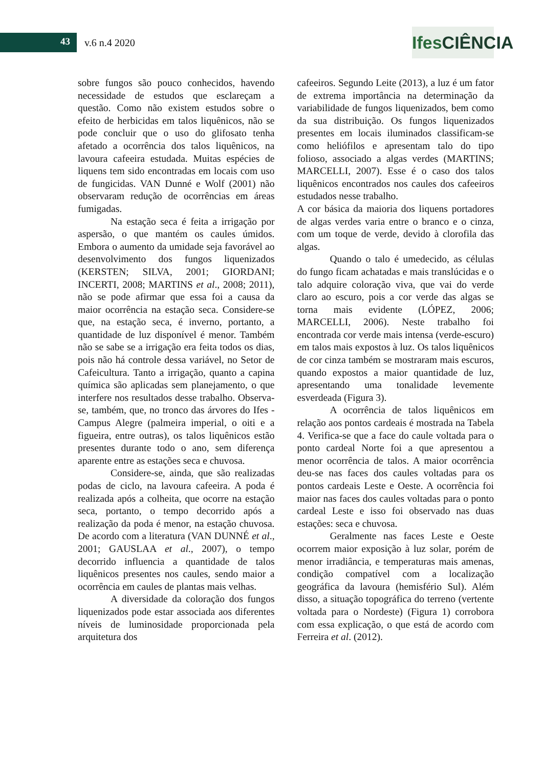43 v.6 n.4 2020
IfesCIÊNCIA
sobre fungos são pouco conhecidos, havendo necessidade de estudos que esclareçam a questão. Como não existem estudos sobre o efeito de herbicidas em talos liquênicos, não se pode concluir que o uso do glifosato tenha afetado a ocorrência dos talos liquênicos, na lavoura cafeeira estudada. Muitas espécies de liquens tem sido encontradas em locais com uso de fungicidas. VAN Dunné e Wolf (2001) não observaram redução de ocorrências em áreas fumigadas.
Na estação seca é feita a irrigação por aspersão, o que mantém os caules úmidos. Embora o aumento da umidade seja favorável ao desenvolvimento dos fungos liquenizados (KERSTEN; SILVA, 2001; GIORDANI; INCERTI, 2008; MARTINS et al., 2008; 2011), não se pode afirmar que essa foi a causa da maior ocorrência na estação seca. Considere-se que, na estação seca, é inverno, portanto, a quantidade de luz disponível é menor. Também não se sabe se a irrigação era feita todos os dias, pois não há controle dessa variável, no Setor de Cafeicultura. Tanto a irrigação, quanto a capina química são aplicadas sem planejamento, o que interfere nos resultados desse trabalho. Observa-se, também, que, no tronco das árvores do Ifes - Campus Alegre (palmeira imperial, o oiti e a figueira, entre outras), os talos liquênicos estão presentes durante todo o ano, sem diferença aparente entre as estações seca e chuvosa.
Considere-se, ainda, que são realizadas podas de ciclo, na lavoura cafeeira. A poda é realizada após a colheita, que ocorre na estação seca, portanto, o tempo decorrido após a realização da poda é menor, na estação chuvosa. De acordo com a literatura (VAN DUNNÉ et al., 2001; GAUSLAA et al., 2007), o tempo decorrido influencia a quantidade de talos liquênicos presentes nos caules, sendo maior a ocorrência em caules de plantas mais velhas.
A diversidade da coloração dos fungos liquenizados pode estar associada aos diferentes níveis de luminosidade proporcionada pela arquitetura dos
cafeeiros. Segundo Leite (2013), a luz é um fator de extrema importância na determinação da variabilidade de fungos liquenizados, bem como da sua distribuição. Os fungos liquenizados presentes em locais iluminados classificam-se como heliófilos e apresentam talo do tipo folioso, associado a algas verdes (MARTINS; MARCELLI, 2007). Esse é o caso dos talos liquênicos encontrados nos caules dos cafeeiros estudados nesse trabalho.
A cor básica da maioria dos liquens portadores de algas verdes varia entre o branco e o cinza, com um toque de verde, devido à clorofila das algas.
Quando o talo é umedecido, as células do fungo ficam achatadas e mais translúcidas e o talo adquire coloração viva, que vai do verde claro ao escuro, pois a cor verde das algas se torna mais evidente (LÓPEZ, 2006; MARCELLI, 2006). Neste trabalho foi encontrada cor verde mais intensa (verde-escuro) em talos mais expostos à luz. Os talos liquênicos de cor cinza também se mostraram mais escuros, quando expostos a maior quantidade de luz, apresentando uma tonalidade levemente esverdeada (Figura 3).
A ocorrência de talos liquênicos em relação aos pontos cardeais é mostrada na Tabela 4. Verifica-se que a face do caule voltada para o ponto cardeal Norte foi a que apresentou a menor ocorrência de talos. A maior ocorrência deu-se nas faces dos caules voltadas para os pontos cardeais Leste e Oeste. A ocorrência foi maior nas faces dos caules voltadas para o ponto cardeal Leste e isso foi observado nas duas estações: seca e chuvosa.
Geralmente nas faces Leste e Oeste ocorrem maior exposição à luz solar, porém de menor irradiância, e temperaturas mais amenas, condição compatível com a localização geográfica da lavoura (hemisfério Sul). Além disso, a situação topográfica do terreno (vertente voltada para o Nordeste) (Figura 1) corrobora com essa explicação, o que está de acordo com Ferreira et al. (2012).